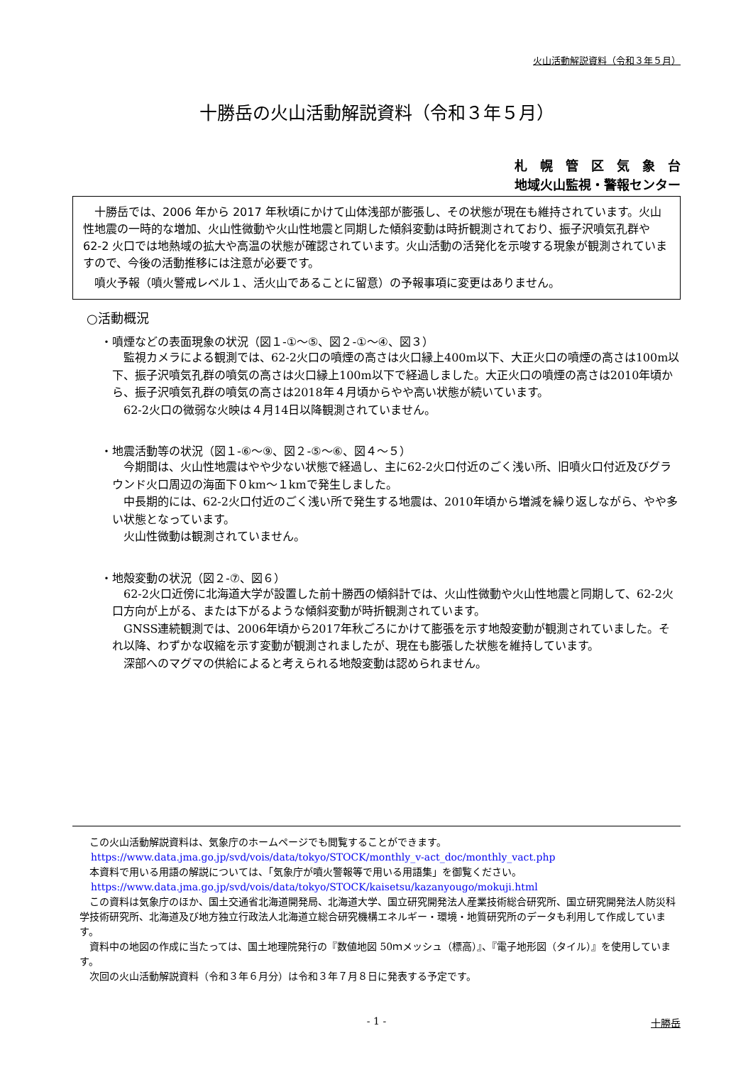火山活動解説資料（令和３年５月）
十勝岳の火山活動解説資料（令和３年５月）
札　幌　管　区　気　象　台
地域火山監視・警報センター
十勝岳では、2006 年から 2017 年秋頃にかけて山体浅部が膨張し、その状態が現在も維持されています。火山性地震の一時的な増加、火山性微動や火山性地震と同期した傾斜変動は時折観測されており、振子沢噴気孔群や 62-2 火口では地熱域の拡大や高温の状態が確認されています。火山活動の活発化を示唆する現象が観測されていますので、今後の活動推移には注意が必要です。
噴火予報（噴火警戒レベル１、活火山であることに留意）の予報事項に変更はありません。
○活動概況
・噴煙などの表面現象の状況（図１-①～⑤、図２-①～④、図３）
監視カメラによる観測では、62-2火口の噴煙の高さは火口縁上400m以下、大正火口の噴煙の高さは100m以下、振子沢噴気孔群の噴気の高さは火口縁上100m以下で経過しました。大正火口の噴煙の高さは2010年頃から、振子沢噴気孔群の噴気の高さは2018年４月頃からやや高い状態が続いています。
62-2火口の微弱な火映は４月14日以降観測されていません。
・地震活動等の状況（図１-⑥～⑨、図２-⑤～⑥、図４～５）
今期間は、火山性地震はやや少ない状態で経過し、主に62-2火口付近のごく浅い所、旧噴火口付近及びグラウンド火口周辺の海面下０km～１kmで発生しました。
中長期的には、62-2火口付近のごく浅い所で発生する地震は、2010年頃から増減を繰り返しながら、やや多い状態となっています。
火山性微動は観測されていません。
・地殻変動の状況（図２-⑦、図６）
62-2火口近傍に北海道大学が設置した前十勝西の傾斜計では、火山性微動や火山性地震と同期して、62-2火口方向が上がる、または下がるような傾斜変動が時折観測されています。
GNSS連続観測では、2006年頃から2017年秋ごろにかけて膨張を示す地殻変動が観測されていました。それ以降、わずかな収縮を示す変動が観測されましたが、現在も膨張した状態を維持しています。
深部へのマグマの供給によると考えられる地殻変動は認められません。
この火山活動解説資料は、気象庁のホームページでも閲覧することができます。
https://www.data.jma.go.jp/svd/vois/data/tokyo/STOCK/monthly_v-act_doc/monthly_vact.php
本資料で用いる用語の解説については、「気象庁が噴火警報等で用いる用語集」を御覧ください。
https://www.data.jma.go.jp/svd/vois/data/tokyo/STOCK/kaisetsu/kazanyougo/mokuji.html
この資料は気象庁のほか、国土交通省北海道開発局、北海道大学、国立研究開発法人産業技術総合研究所、国立研究開発法人防災科学技術研究所、北海道及び地方独立行政法人北海道立総合研究機構エネルギー・環境・地質研究所のデータも利用して作成しています。
資料中の地図の作成に当たっては、国土地理院発行の『数値地図 50ｍメッシュ（標高）』、『電子地形図（タイル）』を使用しています。
次回の火山活動解説資料（令和３年６月分）は令和３年７月８日に発表する予定です。
- 1 - 十勝岳